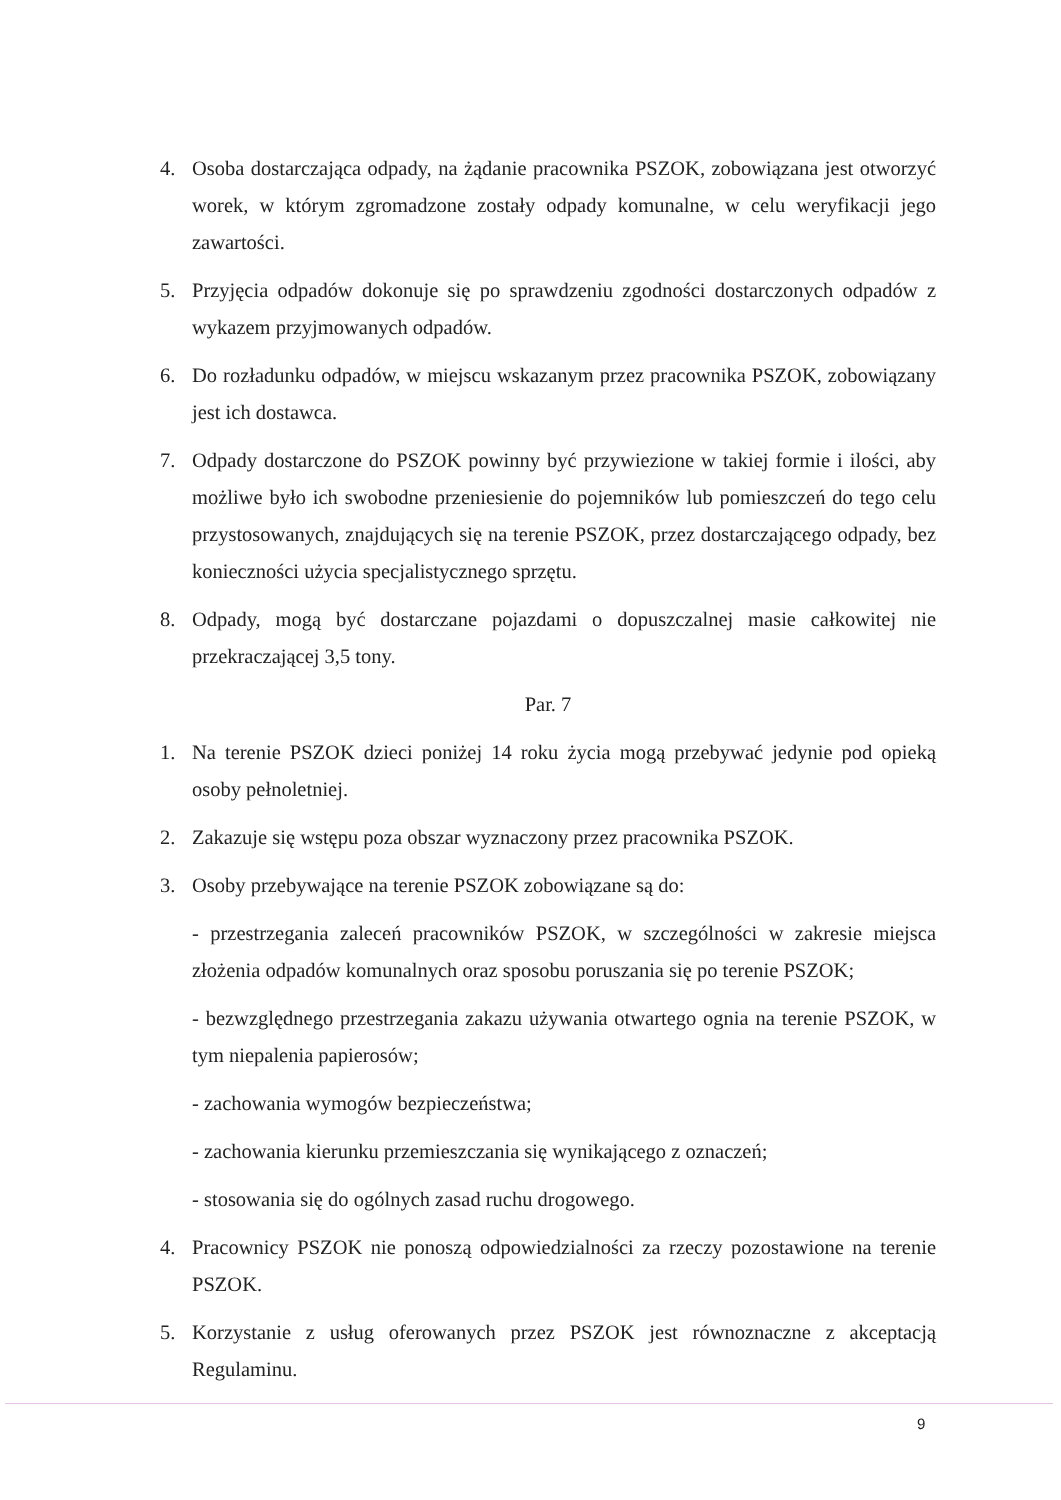4. Osoba dostarczająca odpady, na żądanie pracownika PSZOK, zobowiązana jest otworzyć worek, w którym zgromadzone zostały odpady komunalne, w celu weryfikacji jego zawartości.
5. Przyjęcia odpadów dokonuje się po sprawdzeniu zgodności dostarczonych odpadów z wykazem przyjmowanych odpadów.
6. Do rozładunku odpadów, w miejscu wskazanym przez pracownika PSZOK, zobowiązany jest ich dostawca.
7. Odpady dostarczone do PSZOK powinny być przywiezione w takiej formie i ilości, aby możliwe było ich swobodne przeniesienie do pojemników lub pomieszczeń do tego celu przystosowanych, znajdujących się na terenie PSZOK, przez dostarczającego odpady, bez konieczności użycia specjalistycznego sprzętu.
8. Odpady, mogą być dostarczane pojazdami o dopuszczalnej masie całkowitej nie przekraczającej 3,5 tony.
Par. 7
1. Na terenie PSZOK dzieci poniżej 14 roku życia mogą przebywać jedynie pod opieką osoby pełnoletniej.
2. Zakazuje się wstępu poza obszar wyznaczony przez pracownika PSZOK.
3. Osoby przebywające na terenie PSZOK zobowiązane są do:
- przestrzegania zaleceń pracowników PSZOK, w szczególności w zakresie miejsca złożenia odpadów komunalnych oraz sposobu poruszania się po terenie PSZOK;
- bezwzględnego przestrzegania zakazu używania otwartego ognia na terenie PSZOK, w tym niepalenia papierosów;
- zachowania wymogów bezpieczeństwa;
- zachowania kierunku przemieszczania się wynikającego z oznaczeń;
- stosowania się do ogólnych zasad ruchu drogowego.
4. Pracownicy PSZOK nie ponoszą odpowiedzialności za rzeczy pozostawione na terenie PSZOK.
5. Korzystanie z usług oferowanych przez PSZOK jest równoznaczne z akceptacją Regulaminu.
9